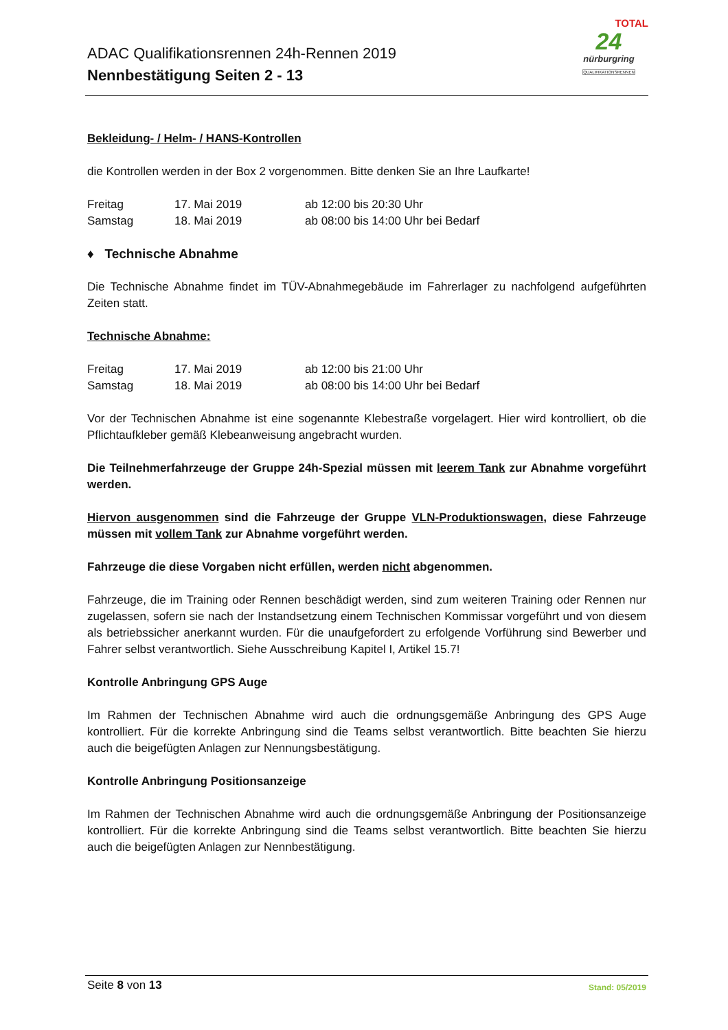ADAC Qualifikationsrennen 24h-Rennen 2019
Nennbestätigung Seiten 2 - 13
TOTAL
24
nürburgring
QUALIFIKATIONSRENNEN
Bekleidung- / Helm- / HANS-Kontrollen
die Kontrollen werden in der Box 2 vorgenommen. Bitte denken Sie an Ihre Laufkarte!
| Freitag | 17. Mai 2019 | ab 12:00 bis 20:30 Uhr |
| Samstag | 18. Mai 2019 | ab 08:00 bis 14:00 Uhr bei Bedarf |
♦ Technische Abnahme
Die Technische Abnahme findet im TÜV-Abnahmegebäude im Fahrerlager zu nachfolgend aufgeführten Zeiten statt.
Technische Abnahme:
| Freitag | 17. Mai 2019 | ab 12:00 bis 21:00 Uhr |
| Samstag | 18. Mai 2019 | ab 08:00 bis 14:00 Uhr bei Bedarf |
Vor der Technischen Abnahme ist eine sogenannte Klebestraße vorgelagert. Hier wird kontrolliert, ob die Pflichtaufkleber gemäß Klebeanweisung angebracht wurden.
Die Teilnehmerfahrzeuge der Gruppe 24h-Spezial müssen mit leerem Tank zur Abnahme vorgeführt werden.
Hiervon ausgenommen sind die Fahrzeuge der Gruppe VLN-Produktionswagen, diese Fahrzeuge müssen mit vollem Tank zur Abnahme vorgeführt werden.
Fahrzeuge die diese Vorgaben nicht erfüllen, werden nicht abgenommen.
Fahrzeuge, die im Training oder Rennen beschädigt werden, sind zum weiteren Training oder Rennen nur zugelassen, sofern sie nach der Instandsetzung einem Technischen Kommissar vorgeführt und von diesem als betriebssicher anerkannt wurden. Für die unaufgefordert zu erfolgende Vorführung sind Bewerber und Fahrer selbst verantwortlich. Siehe Ausschreibung Kapitel I, Artikel 15.7!
Kontrolle Anbringung GPS Auge
Im Rahmen der Technischen Abnahme wird auch die ordnungsgemäße Anbringung des GPS Auge kontrolliert. Für die korrekte Anbringung sind die Teams selbst verantwortlich. Bitte beachten Sie hierzu auch die beigefügten Anlagen zur Nennungsbestätigung.
Kontrolle Anbringung Positionsanzeige
Im Rahmen der Technischen Abnahme wird auch die ordnungsgemäße Anbringung der Positionsanzeige kontrolliert. Für die korrekte Anbringung sind die Teams selbst verantwortlich. Bitte beachten Sie hierzu auch die beigefügten Anlagen zur Nennbestätigung.
Seite 8 von 13
Stand: 05/2019